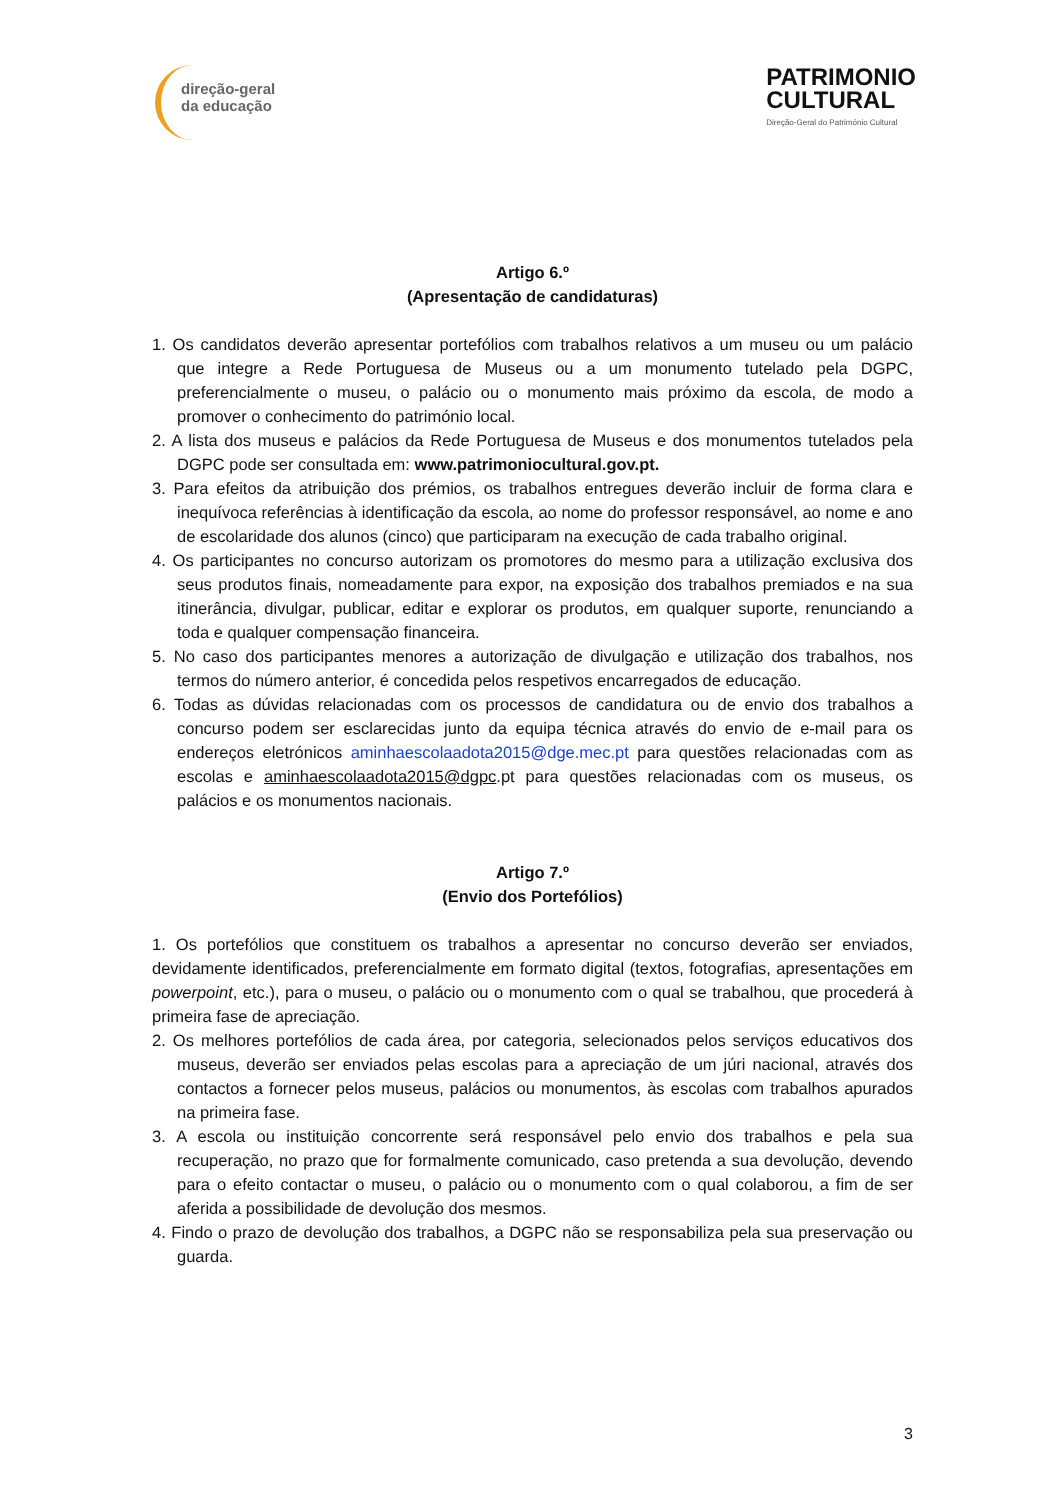direção-geral
da educação
PATRIMONIO
CULTURAL
Direção-Geral do Património Cultural
Artigo 6.º
(Apresentação de candidaturas)
1. Os candidatos deverão apresentar portefólios com trabalhos relativos a um museu ou um palácio que integre a Rede Portuguesa de Museus ou a um monumento tutelado pela DGPC, preferencialmente o museu, o palácio ou o monumento mais próximo da escola, de modo a promover o conhecimento do património local.
2. A lista dos museus e palácios da Rede Portuguesa de Museus e dos monumentos tutelados pela DGPC pode ser consultada em: www.patrimoniocultural.gov.pt.
3. Para efeitos da atribuição dos prémios, os trabalhos entregues deverão incluir de forma clara e inequívoca referências à identificação da escola, ao nome do professor responsável, ao nome e ano de escolaridade dos alunos (cinco) que participaram na execução de cada trabalho original.
4. Os participantes no concurso autorizam os promotores do mesmo para a utilização exclusiva dos seus produtos finais, nomeadamente para expor, na exposição dos trabalhos premiados e na sua itinerância, divulgar, publicar, editar e explorar os produtos, em qualquer suporte, renunciando a toda e qualquer compensação financeira.
5. No caso dos participantes menores a autorização de divulgação e utilização dos trabalhos, nos termos do número anterior, é concedida pelos respetivos encarregados de educação.
6. Todas as dúvidas relacionadas com os processos de candidatura ou de envio dos trabalhos a concurso podem ser esclarecidas junto da equipa técnica através do envio de e-mail para os endereços eletrónicos aminhaescolaadota2015@dge.mec.pt para questões relacionadas com as escolas e aminhaescolaadota2015@dgpc.pt para questões relacionadas com os museus, os palácios e os monumentos nacionais.
Artigo 7.º
(Envio dos Portefólios)
1. Os portefólios que constituem os trabalhos a apresentar no concurso deverão ser enviados, devidamente identificados, preferencialmente em formato digital (textos, fotografias, apresentações em powerpoint, etc.), para o museu, o palácio ou o monumento com o qual se trabalhou, que procederá à primeira fase de apreciação.
2. Os melhores portefólios de cada área, por categoria, selecionados pelos serviços educativos dos museus, deverão ser enviados pelas escolas para a apreciação de um júri nacional, através dos contactos a fornecer pelos museus, palácios ou monumentos, às escolas com trabalhos apurados na primeira fase.
3. A escola ou instituição concorrente será responsável pelo envio dos trabalhos e pela sua recuperação, no prazo que for formalmente comunicado, caso pretenda a sua devolução, devendo para o efeito contactar o museu, o palácio ou o monumento com o qual colaborou, a fim de ser aferida a possibilidade de devolução dos mesmos.
4. Findo o prazo de devolução dos trabalhos, a DGPC não se responsabiliza pela sua preservação ou guarda.
3